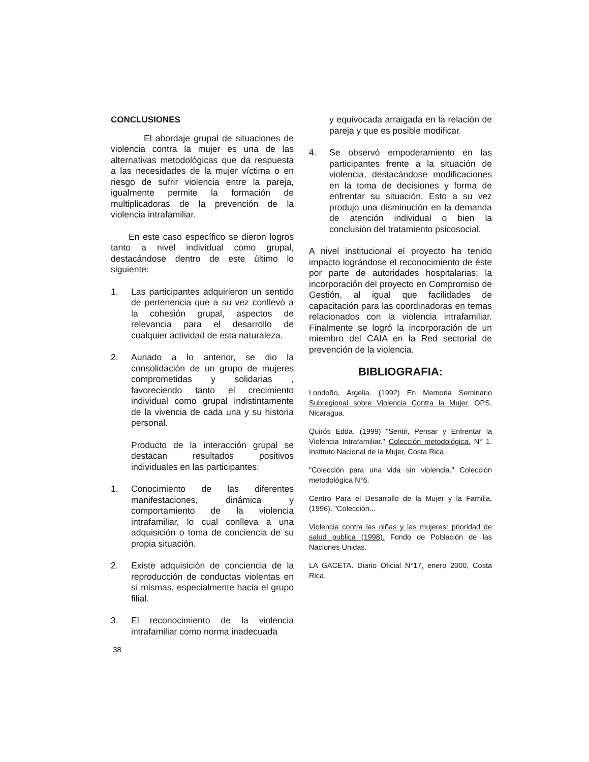CONCLUSIONES
El abordaje grupal de situaciones de violencia contra la mujer es una de las alternativas metodológicas que da respuesta a las necesidades de la mujer víctima o en riesgo de sufrir violencia entre la pareja, igualmente permite la formación de multiplicadoras de la prevención de la violencia intrafamiliar.
En este caso específico se dieron logros tanto a nivel individual como grupal, destacándose dentro de este último lo siguiente:
1. Las participantes adquirieron un sentido de pertenencia que a su vez conllevó a la cohesión grupal, aspectos de relevancia para el desarrollo de cualquier actividad de esta naturaleza.
2. Aunado a lo anterior, se dio la consolidación de un grupo de mujeres comprometidas y solidarias , favoreciendo tanto el crecimiento individual como grupal indistintamente de la vivencia de cada una y su historia personal.
Producto de la interacción grupal se destacan resultados positivos individuales en las participantes:
1. Conocimiento de las diferentes manifestaciones, dinámica y comportamiento de la violencia intrafamiliar, lo cual conlleva a una adquisición o toma de conciencia de su propia situación.
2. Existe adquisición de conciencia de la reproducción de conductas violentas en sí mismas, especialmente hacia el grupo filial.
3. El reconocimiento de la violencia intrafamiliar como norma inadecuada
y equivocada arraigada en la relación de pareja y que es posible modificar.
4. Se observó empoderamiento en las participantes frente a la situación de violencia, destacándose modificaciones en la toma de decisiones y forma de enfrentar su situación. Esto a su vez produjo una disminución en la demanda de atención individual o bien la conclusión del tratamiento psicosocial.
A nivel institucional el proyecto ha tenido impacto lográndose el reconocimiento de éste por parte de autoridades hospitalarias; la incorporación del proyecto en Compromiso de Gestión, al igual que facilidades de capacitación para las coordinadoras en temas relacionados con la violencia intrafamiliar. Finalmente se logró la incorporación de un miembro del CAIA en la Red sectorial de prevención de la violencia.
BIBLIOGRAFIA:
Londoño, Argelia. (1992) En Memoria Seminario Subregional sobre Violencia Contra la Mujer. OPS, Nicaragua.
Quirós Edda. (1999) "Sentir, Pensar y Enfrentar la Violencia Intrafamiliar." Colección metodológica. N° 1. Instituto Nacional de la Mujer, Costa Rica.
"Colección para una vida sin violencia." Colección metodológica N°6.
Centro Para el Desarrollo de la Mujer y la Familia, (1996). "Colección...
Violencia contra las niñas y las mujeres: prioridad de salud publica (1998). Fondo de Población de las Naciones Unidas.
LA GACETA. Diario Oficial N°17, enero 2000, Costa Rica.
38